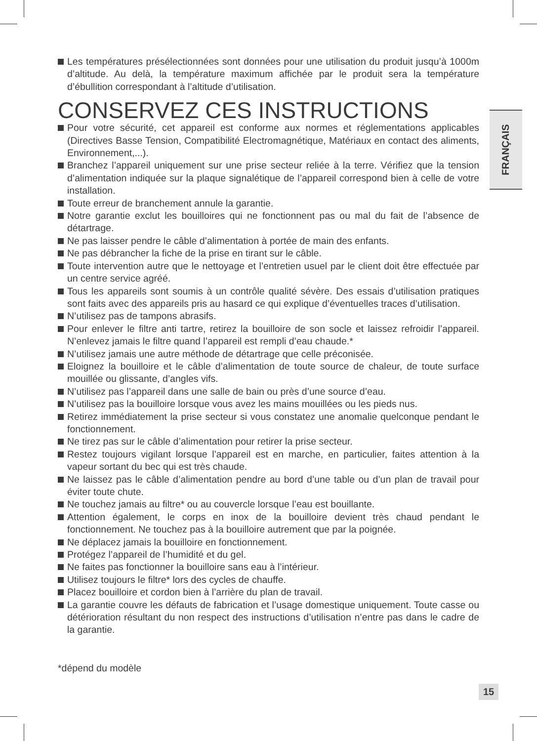FRANÇAIS
Les températures présélectionnées sont données pour une utilisation du produit jusqu’à 1000m d’altitude. Au delà, la température maximum affichée par le produit sera la température d’ébullition correspondant à l’altitude d’utilisation.
CONSERVEZ CES INSTRUCTIONS
Pour votre sécurité, cet appareil est conforme aux normes et réglementations applicables (Directives Basse Tension, Compatibilité Electromagnétique, Matériaux en contact des aliments, Environnement,...).
Branchez l’appareil uniquement sur une prise secteur reliée à la terre. Vérifiez que la tension d’alimentation indiquée sur la plaque signalétique de l’appareil correspond bien à celle de votre installation.
Toute erreur de branchement annule la garantie.
Notre garantie exclut les bouilloires qui ne fonctionnent pas ou mal du fait de l’absence de détartrage.
Ne pas laisser pendre le câble d’alimentation à portée de main des enfants.
Ne pas débrancher la fiche de la prise en tirant sur le câble.
Toute intervention autre que le nettoyage et l’entretien usuel par le client doit être effectuée par un centre service agréé.
Tous les appareils sont soumis à un contrôle qualité sévère. Des essais d’utilisation pratiques sont faits avec des appareils pris au hasard ce qui explique d’éventuelles traces d’utilisation.
N’utilisez pas de tampons abrasifs.
Pour enlever le filtre anti tartre, retirez la bouilloire de son socle et laissez refroidir l’appareil. N’enlevez jamais le filtre quand l’appareil est rempli d’eau chaude.*
N’utilisez jamais une autre méthode de détartrage que celle préconisée.
Eloignez la bouilloire et le câble d’alimentation de toute source de chaleur, de toute surface mouillée ou glissante, d’angles vifs.
N’utilisez pas l’appareil dans une salle de bain ou près d’une source d’eau.
N’utilisez pas la bouilloire lorsque vous avez les mains mouillées ou les pieds nus.
Retirez immédiatement la prise secteur si vous constatez une anomalie quelconque pendant le fonctionnement.
Ne tirez pas sur le câble d’alimentation pour retirer la prise secteur.
Restez toujours vigilant lorsque l’appareil est en marche, en particulier, faites attention à la vapeur sortant du bec qui est très chaude.
Ne laissez pas le câble d’alimentation pendre au bord d’une table ou d’un plan de travail pour éviter toute chute.
Ne touchez jamais au filtre* ou au couvercle lorsque l’eau est bouillante.
Attention également, le corps en inox de la bouilloire devient très chaud pendant le fonctionnement. Ne touchez pas à la bouilloire autrement que par la poignée.
Ne déplacez jamais la bouilloire en fonctionnement.
Protégez l’appareil de l’humidité et du gel.
Ne faites pas fonctionner la bouilloire sans eau à l’intérieur.
Utilisez toujours le filtre* lors des cycles de chauffe.
Placez bouilloire et cordon bien à l’arrière du plan de travail.
La garantie couvre les défauts de fabrication et l’usage domestique uniquement. Toute casse ou détérioration résultant du non respect des instructions d’utilisation n’entre pas dans le cadre de la garantie.
*dépend du modèle
15